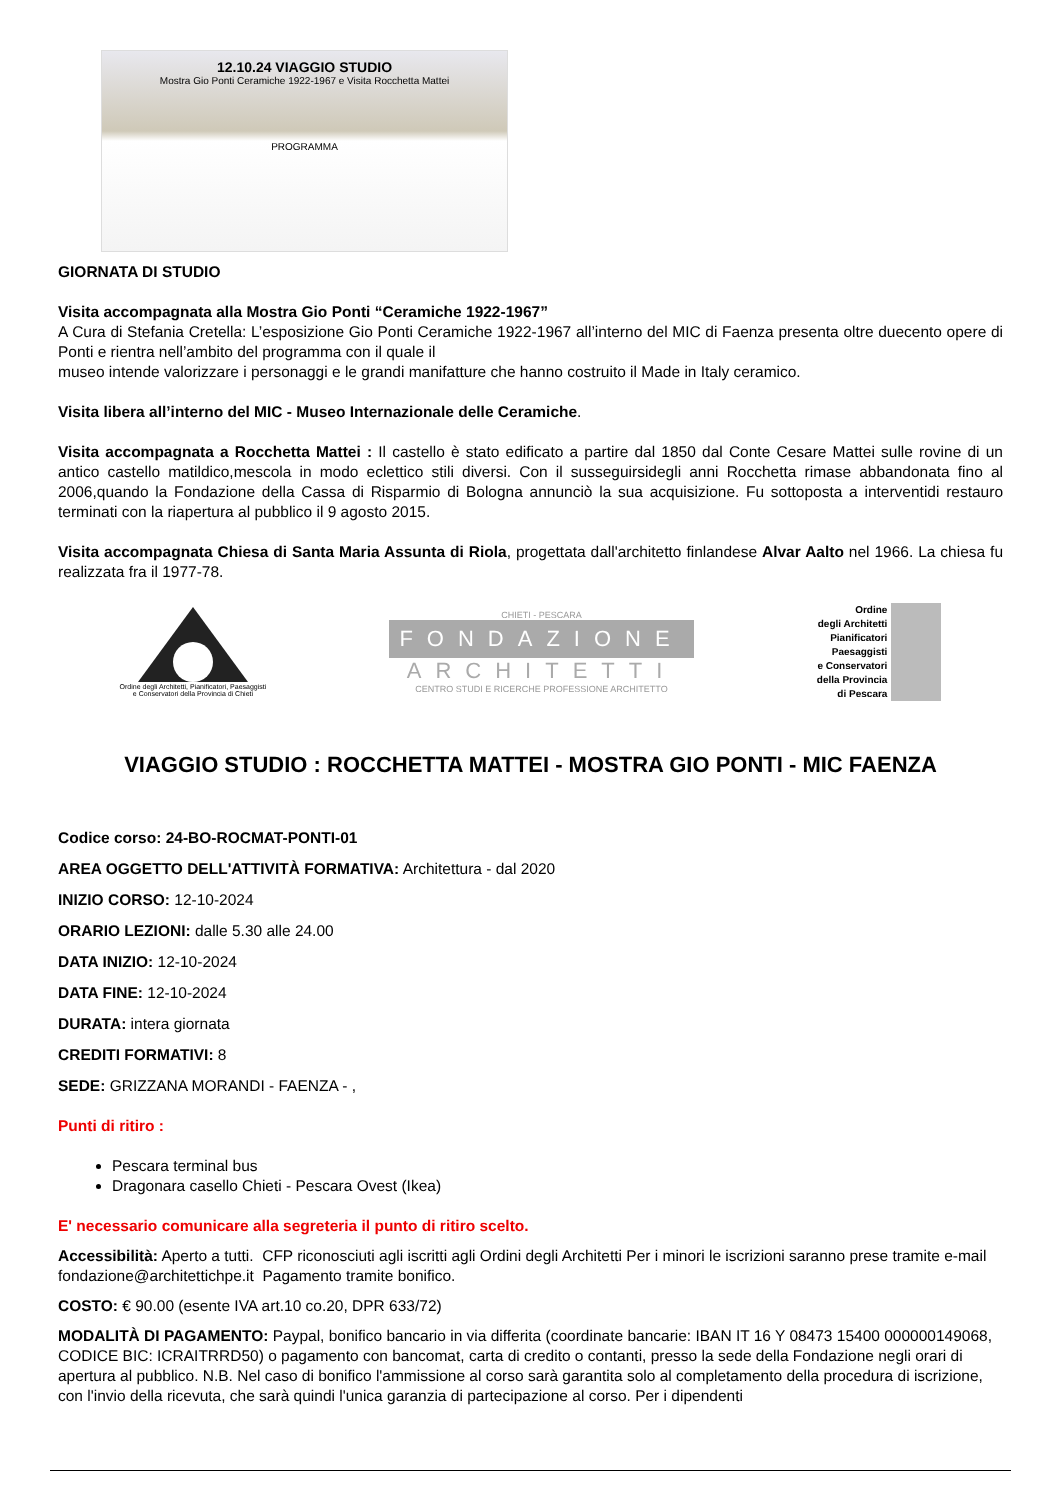12.10.24 VIAGGIO STUDIO
Mostra Gio Ponti Ceramiche 1922-1967 e Visita Rocchetta Mattei
PROGRAMMA
GIORNATA DI STUDIO
Visita accompagnata alla Mostra Gio Ponti “Ceramiche 1922-1967”
A Cura di Stefania Cretella: L’esposizione Gio Ponti Ceramiche 1922-1967 all’interno del MIC di Faenza presenta oltre duecento opere di Ponti e rientra nell’ambito del programma con il quale il
museo intende valorizzare i personaggi e le grandi manifatture che hanno costruito il Made in Italy ceramico.
Visita libera all’interno del MIC - Museo Internazionale delle Ceramiche.
Visita accompagnata a Rocchetta Mattei : Il castello è stato edificato a partire dal 1850 dal Conte Cesare Mattei sulle rovine di un antico castello matildico,mescola in modo eclettico stili diversi. Con il susseguirsidegli anni Rocchetta rimase abbandonata fino al 2006,quando la Fondazione della Cassa di Risparmio di Bologna annunciò la sua acquisizione. Fu sottoposta a interventidi restauro terminati con la riapertura al pubblico il 9 agosto 2015.
Visita accompagnata Chiesa di Santa Maria Assunta di Riola, progettata dall'architetto finlandese Alvar Aalto nel 1966. La chiesa fu realizzata fra il 1977-78.
Ordine degli Architetti, Pianificatori, Paesaggisti
e Conservatori della Provincia di Chieti
CHIETI - PESCARA
FONDAZIONE
ARCHITETTI
CENTRO STUDI E RICERCHE PROFESSIONE ARCHITETTO
Ordine
degli Architetti
Pianificatori
Paesaggisti
e Conservatori
della Provincia
di Pescara
VIAGGIO STUDIO : ROCCHETTA MATTEI - MOSTRA GIO PONTI - MIC FAENZA
Codice corso: 24-BO-ROCMAT-PONTI-01
AREA OGGETTO DELL'ATTIVITÀ FORMATIVA: Architettura - dal 2020
INIZIO CORSO: 12-10-2024
ORARIO LEZIONI: dalle 5.30 alle 24.00
DATA INIZIO: 12-10-2024
DATA FINE: 12-10-2024
DURATA: intera giornata
CREDITI FORMATIVI: 8
SEDE: GRIZZANA MORANDI - FAENZA - ,
Punti di ritiro :
Pescara terminal bus
Dragonara casello Chieti - Pescara Ovest (Ikea)
E' necessario comunicare alla segreteria il punto di ritiro scelto.
Accessibilità: Aperto a tutti. CFP riconosciuti agli iscritti agli Ordini degli Architetti Per i minori le iscrizioni saranno prese tramite e-mail fondazione@architettichpe.it Pagamento tramite bonifico.
COSTO: € 90.00 (esente IVA art.10 co.20, DPR 633/72)
MODALITÀ DI PAGAMENTO: Paypal, bonifico bancario in via differita (coordinate bancarie: IBAN IT 16 Y 08473 15400 000000149068, CODICE BIC: ICRAITRRD50) o pagamento con bancomat, carta di credito o contanti, presso la sede della Fondazione negli orari di apertura al pubblico. N.B. Nel caso di bonifico l'ammissione al corso sarà garantita solo al completamento della procedura di iscrizione, con l'invio della ricevuta, che sarà quindi l'unica garanzia di partecipazione al corso. Per i dipendenti